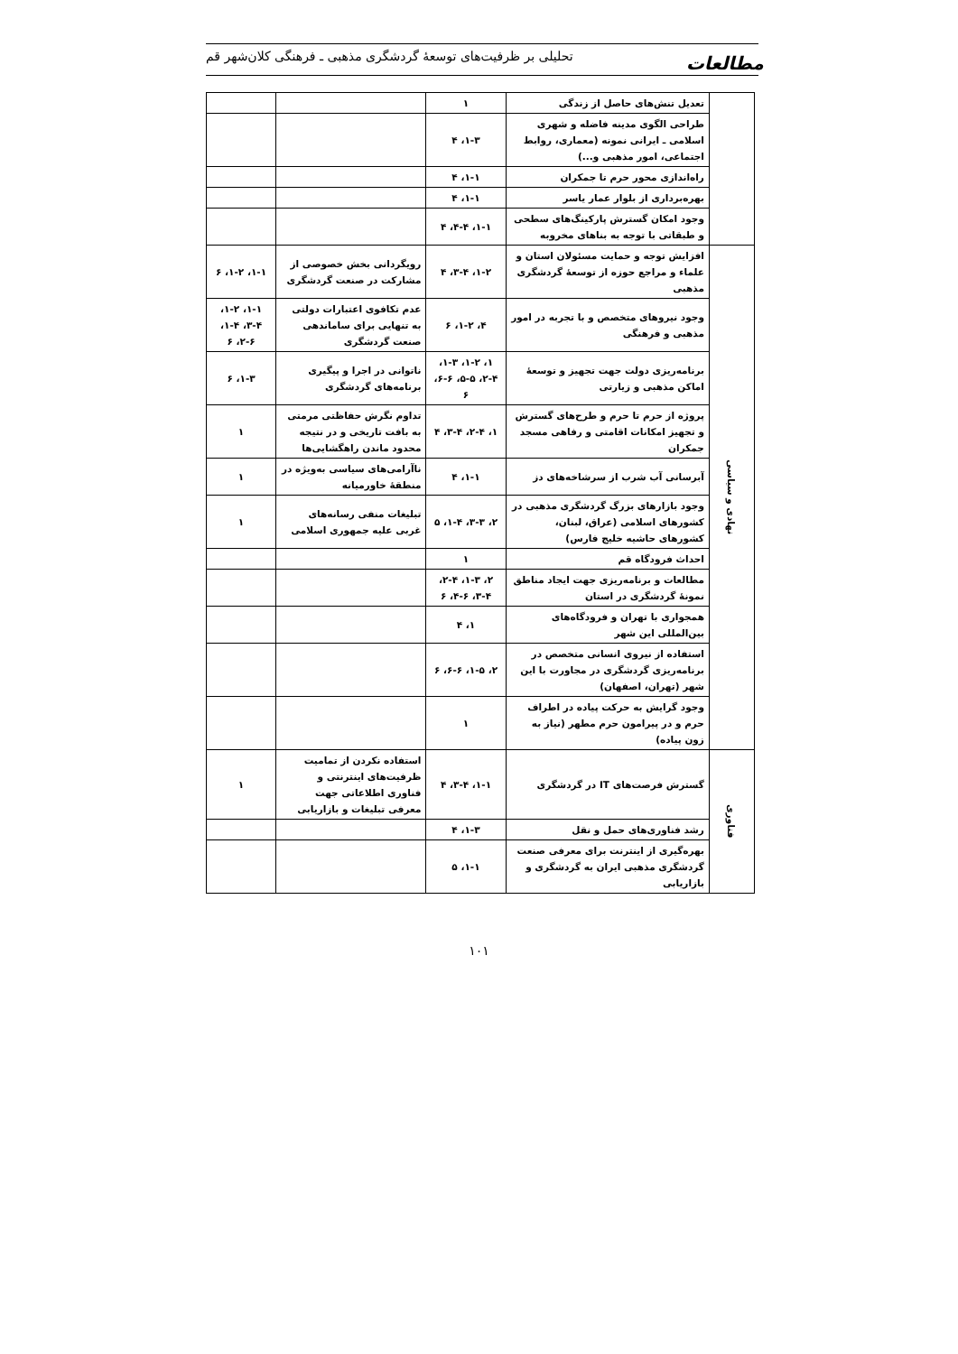مطالعات
تحلیلی بر ظرفیت‌های توسعهٔ گردشگری مذهبی ـ فرهنگی کلان‌شهر قم
| | تعدیل تنش‌های حاصل از زندگی | ۱ | | |
| | طراحی الگوی مدینه فاضله و شهری اسلامی ـ ایرانی نمونه (معماری، روابط اجتماعی، امور مذهبی و...) | ۱-۳، ۴ | | |
| | راه‌اندازی محور حرم تا جمکران | ۱-۱، ۴ | | |
| | بهره‌برداری از بلوار عمار یاسر | ۱-۱، ۴ | | |
| | وجود امکان گسترش پارکینگ‌های سطحی و طبقاتی با توجه به بناهای مخروبه | ۱-۱، ۴-۴، ۴ | | |
| نهادی و سیاسی | افزایش توجه و حمایت مسئولان استان و علماء و مراجع حوزه از توسعهٔ گردشگری مذهبی | ۱-۲، ۳-۴، ۴ | رویگردانی بخش خصوصی از مشارکت در صنعت گردشگری | ۱-۱، ۱-۲، ۶ |
| | وجود نیروهای متخصص و با تجربه در امور مذهبی و فرهنگی | ۴، ۱-۲، ۶ | عدم تکافوی اعتبارات دولتی به تنهایی برای ساماندهی صنعت گردشگری | ۱-۱، ۱-۲، ۳-۴، ۱-۴، ۲-۶، ۶ |
| | برنامه‌ریزی دولت جهت تجهیز و توسعهٔ اماکن مذهبی و زیارتی | ۱، ۱-۲، ۱-۳، ۲-۴، ۵-۵، ۶-۶، ۶ | ناتوانی در اجرا و پیگیری برنامه‌های گردشگری | ۱-۳، ۶ |
| | پروژه از حرم تا حرم و طرح‌های گسترش و تجهیز امکانات اقامتی و رفاهی مسجد جمکران | ۱، ۲-۴، ۳-۴، ۴ | تداوم نگرش حفاظتی مرمتی به بافت تاریخی و در نتیجه محدود ماندن راهگشایی‌ها | ۱ |
| | آبرسانی آب شرب از سرشاخه‌های دز | ۱-۱، ۴ | ناآرامی‌های سیاسی به‌ویژه در منطقهٔ خاورمیانه | ۱ |
| | وجود بازارهای بزرگ گردشگری مذهبی در کشورهای اسلامی (عراق، لبنان، کشورهای حاشیه خلیج فارس) | ۲، ۳-۳، ۱-۴، ۵ | تبلیغات منفی رسانه‌های غربی علیه جمهوری اسلامی | ۱ |
| | احداث فرودگاه قم | ۱ | | |
| | مطالعات و برنامه‌ریزی جهت ایجاد مناطق نمونهٔ گردشگری در استان | ۲، ۱-۳، ۲-۴، ۳-۴، ۴-۶، ۶ | | |
| | همجواری با تهران و فرودگاه‌های بین‌المللی این شهر | ۱، ۴ | | |
| | استفاده از نیروی انسانی متخصص در برنامه‌ریزی گردشگری در مجاورت با این شهر (تهران، اصفهان) | ۲، ۱-۵، ۶-۶، ۶ | | |
| | وجود گرایش به حرکت پیاده در اطراف حرم و در پیرامون حرم مطهر (نیاز به زون پیاده) | ۱ | | |
| فناوری | گسترش فرصت‌های IT در گردشگری | ۱-۱، ۳-۴، ۴ | استفاده نکردن از تمامیت ظرفیت‌های اینترنتی و فناوری اطلاعاتی جهت معرفی تبلیغات و بازاریابی | ۱ |
| | رشد فناوری‌های حمل و نقل | ۱-۳، ۴ | | |
| | بهره‌گیری از اینترنت برای معرفی صنعت گردشگری مذهبی ایران به گردشگری و بازاریابی | ۱-۱، ۵ | | |
۱۰۱